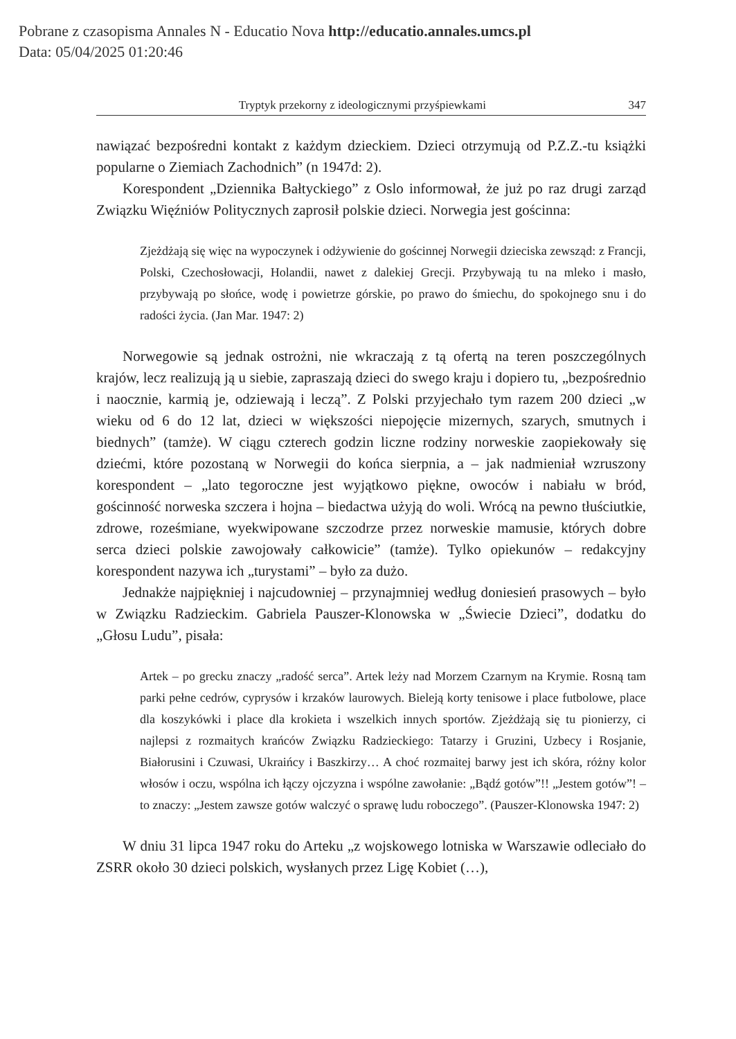Pobrane z czasopisma Annales N - Educatio Nova http://educatio.annales.umcs.pl
Data: 05/04/2025 01:20:46
Tryptyk przekorny z ideologicznymi przyśpiewkami 347
nawiązać bezpośredni kontakt z każdym dzieckiem. Dzieci otrzymują od P.Z.Z.-tu książki popularne o Ziemiach Zachodnich” (n 1947d: 2).
Korespondent „Dziennika Bałtyckiego” z Oslo informował, że już po raz drugi zarząd Związku Więźniów Politycznych zaprosił polskie dzieci. Norwegia jest gościnna:
Zjeżdżają się więc na wypoczynek i odżywienie do gościnnej Norwegii dzieciska zewsząd: z Francji, Polski, Czechosłowacji, Holandii, nawet z dalekiej Grecji. Przybywają tu na mleko i masło, przybywają po słońce, wodę i powietrze górskie, po prawo do śmiechu, do spokojnego snu i do radości życia. (Jan Mar. 1947: 2)
Norwegowie są jednak ostrożni, nie wkraczają z tą ofertą na teren poszczególnych krajów, lecz realizują ją u siebie, zapraszają dzieci do swego kraju i dopiero tu, „bezpośrednio i naocznie, karmią je, odziewają i leczą”. Z Polski przyjechało tym razem 200 dzieci „w wieku od 6 do 12 lat, dzieci w większości niepojęcie mizernych, szarych, smutnych i biednych” (tamże). W ciągu czterech godzin liczne rodziny norweskie zaopiekowały się dziećmi, które pozostaną w Norwegii do końca sierpnia, a – jak nadmieniał wzruszony korespondent – „lato tegoroczne jest wyjątkowo piękne, owoców i nabiału w bród, gościnność norweska szczera i hojna – biedactwa użyją do woli. Wrócą na pewno tłuściutkie, zdrowe, roześmiane, wyekwipowane szczodrze przez norweskie mamusie, których dobre serca dzieci polskie zawojowały całkowicie” (tamże). Tylko opiekunów – redakcyjny korespondent nazywa ich „turystami” – było za dużo.
Jednakże najpiękniej i najcudowniej – przynajmniej według doniesień prasowych – było w Związku Radzieckim. Gabriela Pauszer-Klonowska w „Świecie Dzieci”, dodatku do „Głosu Ludu”, pisała:
Artek – po grecku znaczy „radość serca”. Artek leży nad Morzem Czarnym na Krymie. Rosną tam parki pełne cedrów, cyprysów i krzaków laurowych. Bieleją korty tenisowe i place futbolowe, place dla koszykówki i place dla krokieta i wszelkich innych sportów. Zjeżdżają się tu pionierzy, ci najlepsi z rozmaitych krańców Związku Radzieckiego: Tatarzy i Gruzini, Uzbecy i Rosjanie, Białorusini i Czuwasi, Ukraińcy i Baszkirzy… A choć rozmaitej barwy jest ich skóra, różny kolor włosów i oczu, wspólna ich łączy ojczyzna i wspólne zawołanie: „Bądź gotów”!! „Jestem gotów”! – to znaczy: „Jestem zawsze gotów walczyć o sprawę ludu roboczego”. (Pauszer-Klonowska 1947: 2)
W dniu 31 lipca 1947 roku do Arteku „z wojskowego lotniska w Warszawie odleciało do ZSRR około 30 dzieci polskich, wysłanych przez Ligę Kobiet (…),